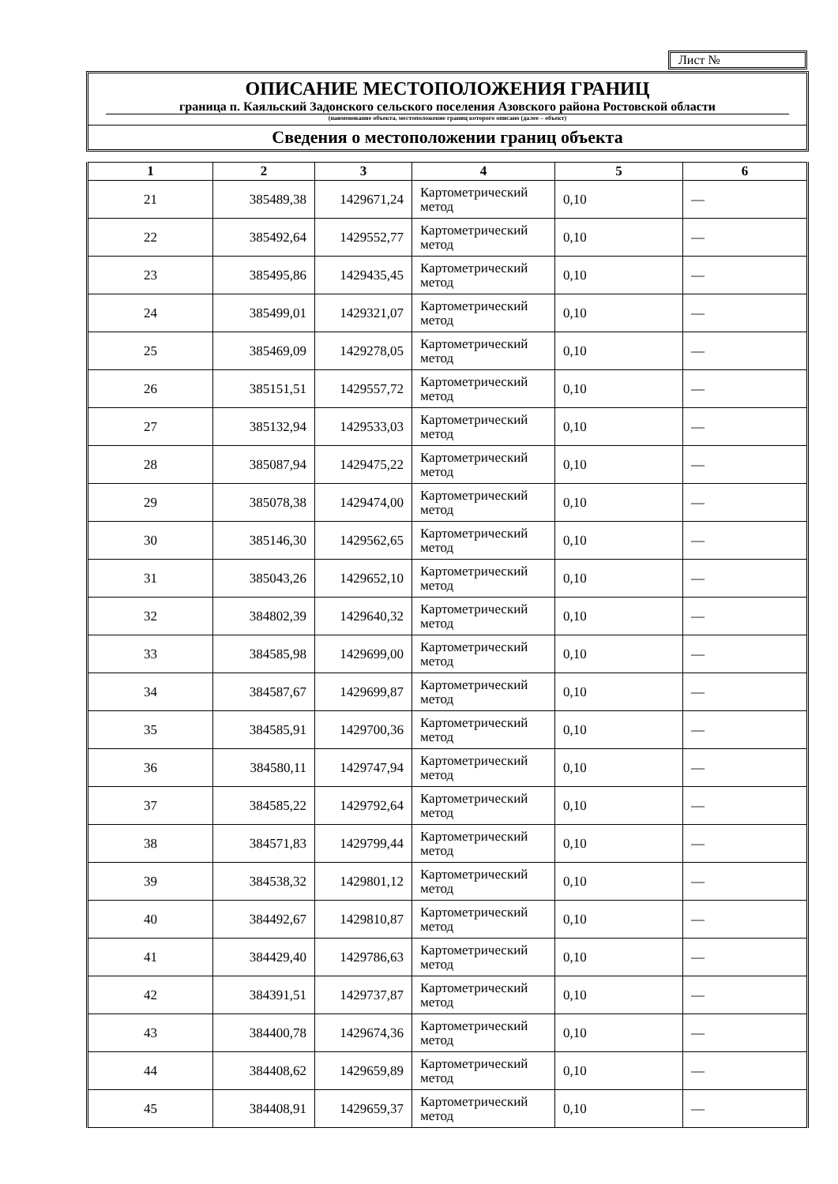Лист №
ОПИСАНИЕ МЕСТОПОЛОЖЕНИЯ ГРАНИЦ
граница п. Каяльский Задонского сельского поселения Азовского района Ростовской области
(наименование объекта, местоположение границ которого описано (далее – объект)
Сведения о местоположении границ объекта
| 1 | 2 | 3 | 4 | 5 | 6 |
| --- | --- | --- | --- | --- | --- |
| 21 | 385489,38 | 1429671,24 | Картометрический метод | 0,10 | — |
| 22 | 385492,64 | 1429552,77 | Картометрический метод | 0,10 | — |
| 23 | 385495,86 | 1429435,45 | Картометрический метод | 0,10 | — |
| 24 | 385499,01 | 1429321,07 | Картометрический метод | 0,10 | — |
| 25 | 385469,09 | 1429278,05 | Картометрический метод | 0,10 | — |
| 26 | 385151,51 | 1429557,72 | Картометрический метод | 0,10 | — |
| 27 | 385132,94 | 1429533,03 | Картометрический метод | 0,10 | — |
| 28 | 385087,94 | 1429475,22 | Картометрический метод | 0,10 | — |
| 29 | 385078,38 | 1429474,00 | Картометрический метод | 0,10 | — |
| 30 | 385146,30 | 1429562,65 | Картометрический метод | 0,10 | — |
| 31 | 385043,26 | 1429652,10 | Картометрический метод | 0,10 | — |
| 32 | 384802,39 | 1429640,32 | Картометрический метод | 0,10 | — |
| 33 | 384585,98 | 1429699,00 | Картометрический метод | 0,10 | — |
| 34 | 384587,67 | 1429699,87 | Картометрический метод | 0,10 | — |
| 35 | 384585,91 | 1429700,36 | Картометрический метод | 0,10 | — |
| 36 | 384580,11 | 1429747,94 | Картометрический метод | 0,10 | — |
| 37 | 384585,22 | 1429792,64 | Картометрический метод | 0,10 | — |
| 38 | 384571,83 | 1429799,44 | Картометрический метод | 0,10 | — |
| 39 | 384538,32 | 1429801,12 | Картометрический метод | 0,10 | — |
| 40 | 384492,67 | 1429810,87 | Картометрический метод | 0,10 | — |
| 41 | 384429,40 | 1429786,63 | Картометрический метод | 0,10 | — |
| 42 | 384391,51 | 1429737,87 | Картометрический метод | 0,10 | — |
| 43 | 384400,78 | 1429674,36 | Картометрический метод | 0,10 | — |
| 44 | 384408,62 | 1429659,89 | Картометрический метод | 0,10 | — |
| 45 | 384408,91 | 1429659,37 | Картометрический метод | 0,10 | — |